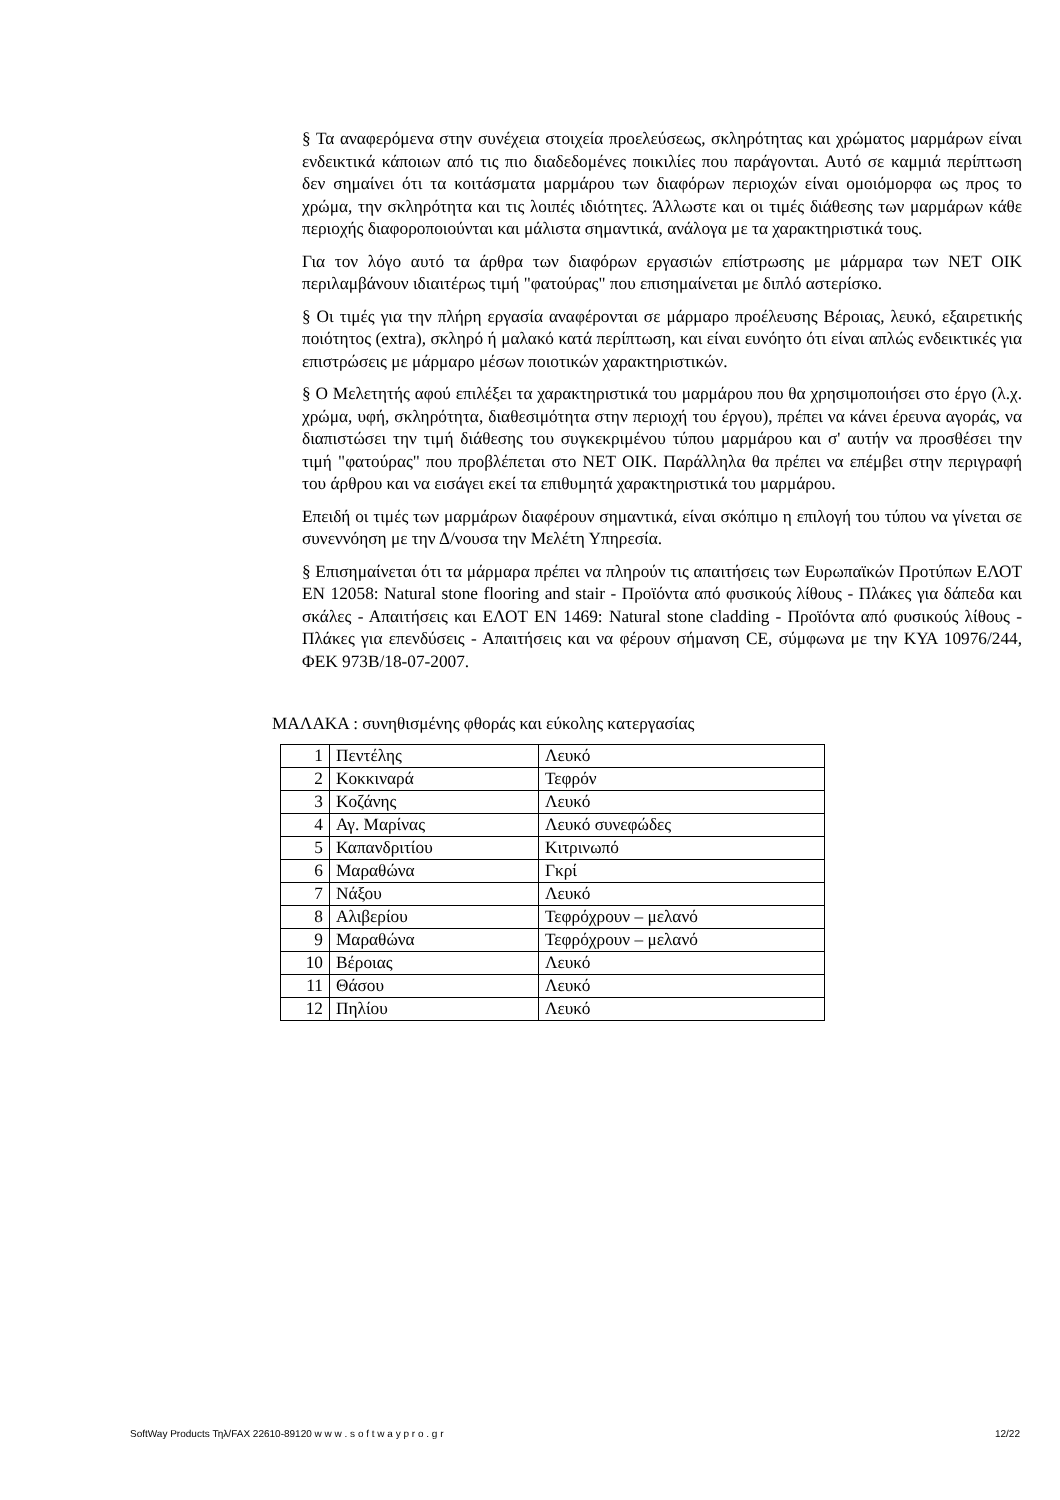§ Τα αναφερόμενα στην συνέχεια στοιχεία προελεύσεως, σκληρότητας και χρώματος μαρμάρων είναι ενδεικτικά κάποιων από τις πιο διαδεδομένες ποικιλίες που παράγονται. Αυτό σε καμμιά περίπτωση δεν σημαίνει ότι τα κοιτάσματα μαρμάρου των διαφόρων περιοχών είναι ομοιόμορφα ως προς το χρώμα, την σκληρότητα και τις λοιπές ιδιότητες. Άλλωστε και οι τιμές διάθεσης των μαρμάρων κάθε περιοχής διαφοροποιούνται και μάλιστα σημαντικά, ανάλογα με τα χαρακτηριστικά τους.
Για τον λόγο αυτό τα άρθρα των διαφόρων εργασιών επίστρωσης με μάρμαρα των ΝΕΤ ΟΙΚ περιλαμβάνουν ιδιαιτέρως τιμή "φατούρας" που επισημαίνεται με διπλό αστερίσκο.
§ Οι τιμές για την πλήρη εργασία αναφέρονται σε μάρμαρο προέλευσης Βέροιας, λευκό, εξαιρετικής ποιότητος (extra), σκληρό ή μαλακό κατά περίπτωση, και είναι ευνόητο ότι είναι απλώς ενδεικτικές για επιστρώσεις με μάρμαρο μέσων ποιοτικών χαρακτηριστικών.
§ Ο Μελετητής αφού επιλέξει τα χαρακτηριστικά του μαρμάρου που θα χρησιμοποιήσει στο έργο (λ.χ. χρώμα, υφή, σκληρότητα, διαθεσιμότητα στην περιοχή του έργου), πρέπει να κάνει έρευνα αγοράς, να διαπιστώσει την τιμή διάθεσης του συγκεκριμένου τύπου μαρμάρου και σ' αυτήν να προσθέσει την τιμή "φατούρας" που προβλέπεται στο ΝΕΤ ΟΙΚ. Παράλληλα θα πρέπει να επέμβει στην περιγραφή του άρθρου και να εισάγει εκεί τα επιθυμητά χαρακτηριστικά του μαρμάρου.
Επειδή οι τιμές των μαρμάρων διαφέρουν σημαντικά, είναι σκόπιμο η επιλογή του τύπου να γίνεται σε συνεννόηση με την Δ/νουσα την Μελέτη Υπηρεσία.
§ Επισημαίνεται ότι τα μάρμαρα πρέπει να πληρούν τις απαιτήσεις των Ευρωπαϊκών Προτύπων ΕΛΟΤ ΕΝ 12058: Natural stone flooring and stair - Προϊόντα από φυσικούς λίθους - Πλάκες για δάπεδα και σκάλες - Απαιτήσεις και ΕΛΟΤ ΕΝ 1469: Natural stone cladding - Προϊόντα από φυσικούς λίθους - Πλάκες για επενδύσεις - Απαιτήσεις και να φέρουν σήμανση CE, σύμφωνα με την ΚΥΑ 10976/244, ΦΕΚ 973Β/18-07-2007.
ΜΑΛΑΚΑ : συνηθισμένης φθοράς και εύκολης κατεργασίας
| 1 | Πεντέλης | Λευκό |
| 2 | Κοκκιναρά | Τεφρόν |
| 3 | Κοζάνης | Λευκό |
| 4 | Αγ. Μαρίνας | Λευκό συνεφώδες |
| 5 | Καπανδριτίου | Κιτρινωπό |
| 6 | Μαραθώνα | Γκρί |
| 7 | Νάξου | Λευκό |
| 8 | Αλιβερίου | Τεφρόχρουν – μελανό |
| 9 | Μαραθώνα | Τεφρόχρουν – μελανό |
| 10 | Βέροιας | Λευκό |
| 11 | Θάσου | Λευκό |
| 12 | Πηλίου | Λευκό |
SoftWay Products Τηλ/FAX 22610-89120 w w w . s o f t w a y p r o . g r 12/22